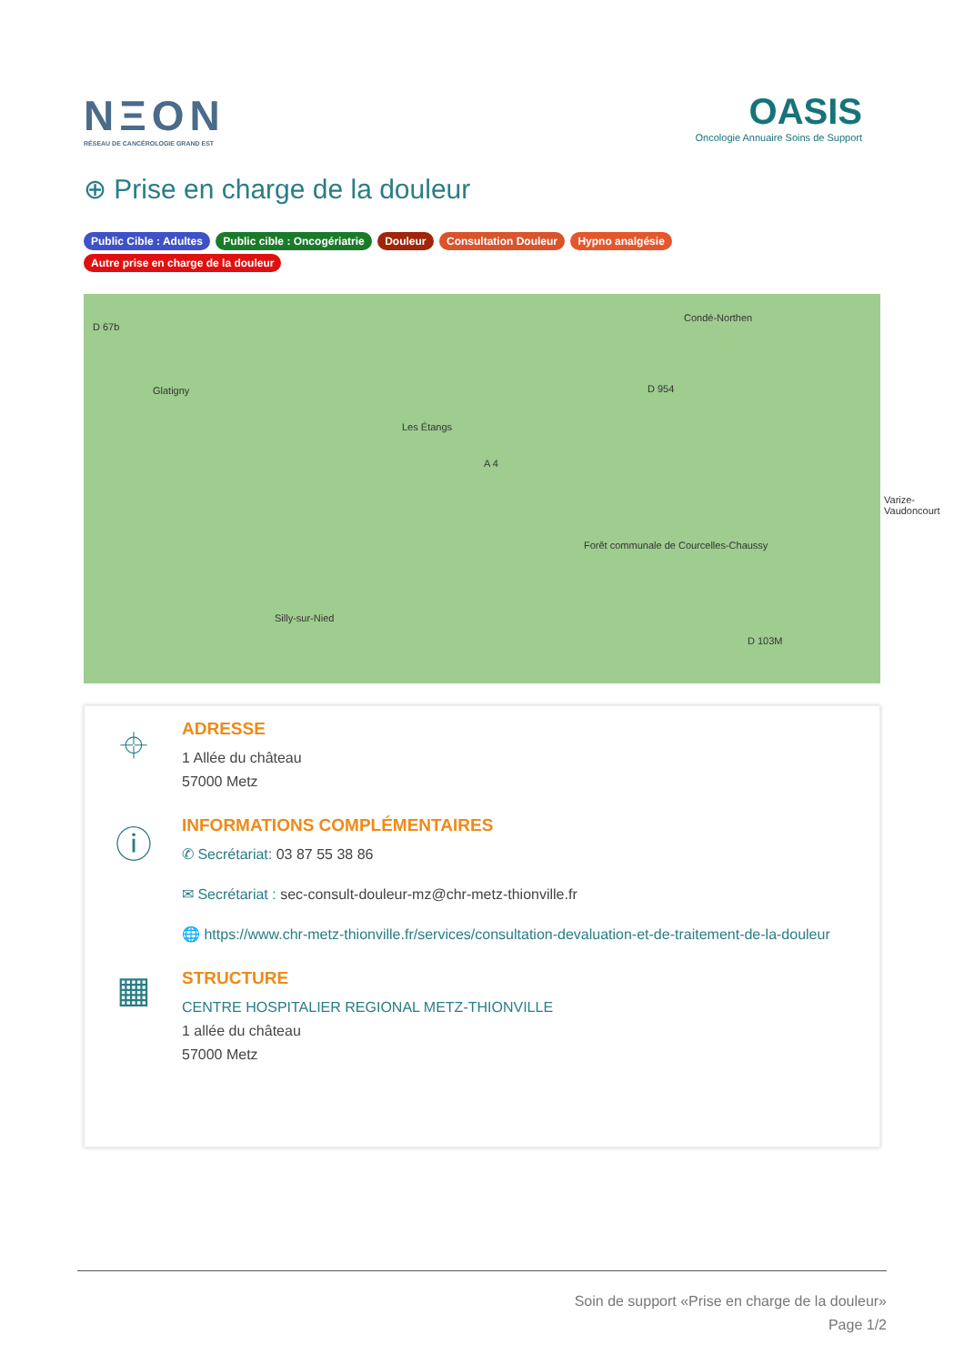NΞON
RÉSEAU DE CANCÉROLOGIE GRAND EST
OASIS
Oncologie Annuaire Soins de Support
⊕ Prise en charge de la douleur
Public Cible : Adultes Public cible : Oncogériatrie Douleur Consultation Douleur Hypno analgésie Autre prise en charge de la douleur
D 67b
Glatigny
Les Étangs
Condé-Northen
D 954
Varize-Vaudoncourt
Forêt communale de Courcelles-Chaussy
Silly-sur-Nied
D 103M
A 4
⌖
ADRESSE
1 Allée du château
57000 Metz
ⓘ
INFORMATIONS COMPLÉMENTAIRES
✆ Secrétariat: 03 87 55 38 86
✉ Secrétariat : sec-consult-douleur-mz@chr-metz-thionville.fr
🌐 https://www.chr-metz-thionville.fr/services/consultation-devaluation-et-de-traitement-de-la-douleur
▦
STRUCTURE
CENTRE HOSPITALIER REGIONAL METZ-THIONVILLE
1 allée du château
57000 Metz
Soin de support «Prise en charge de la douleur»
Page 1/2